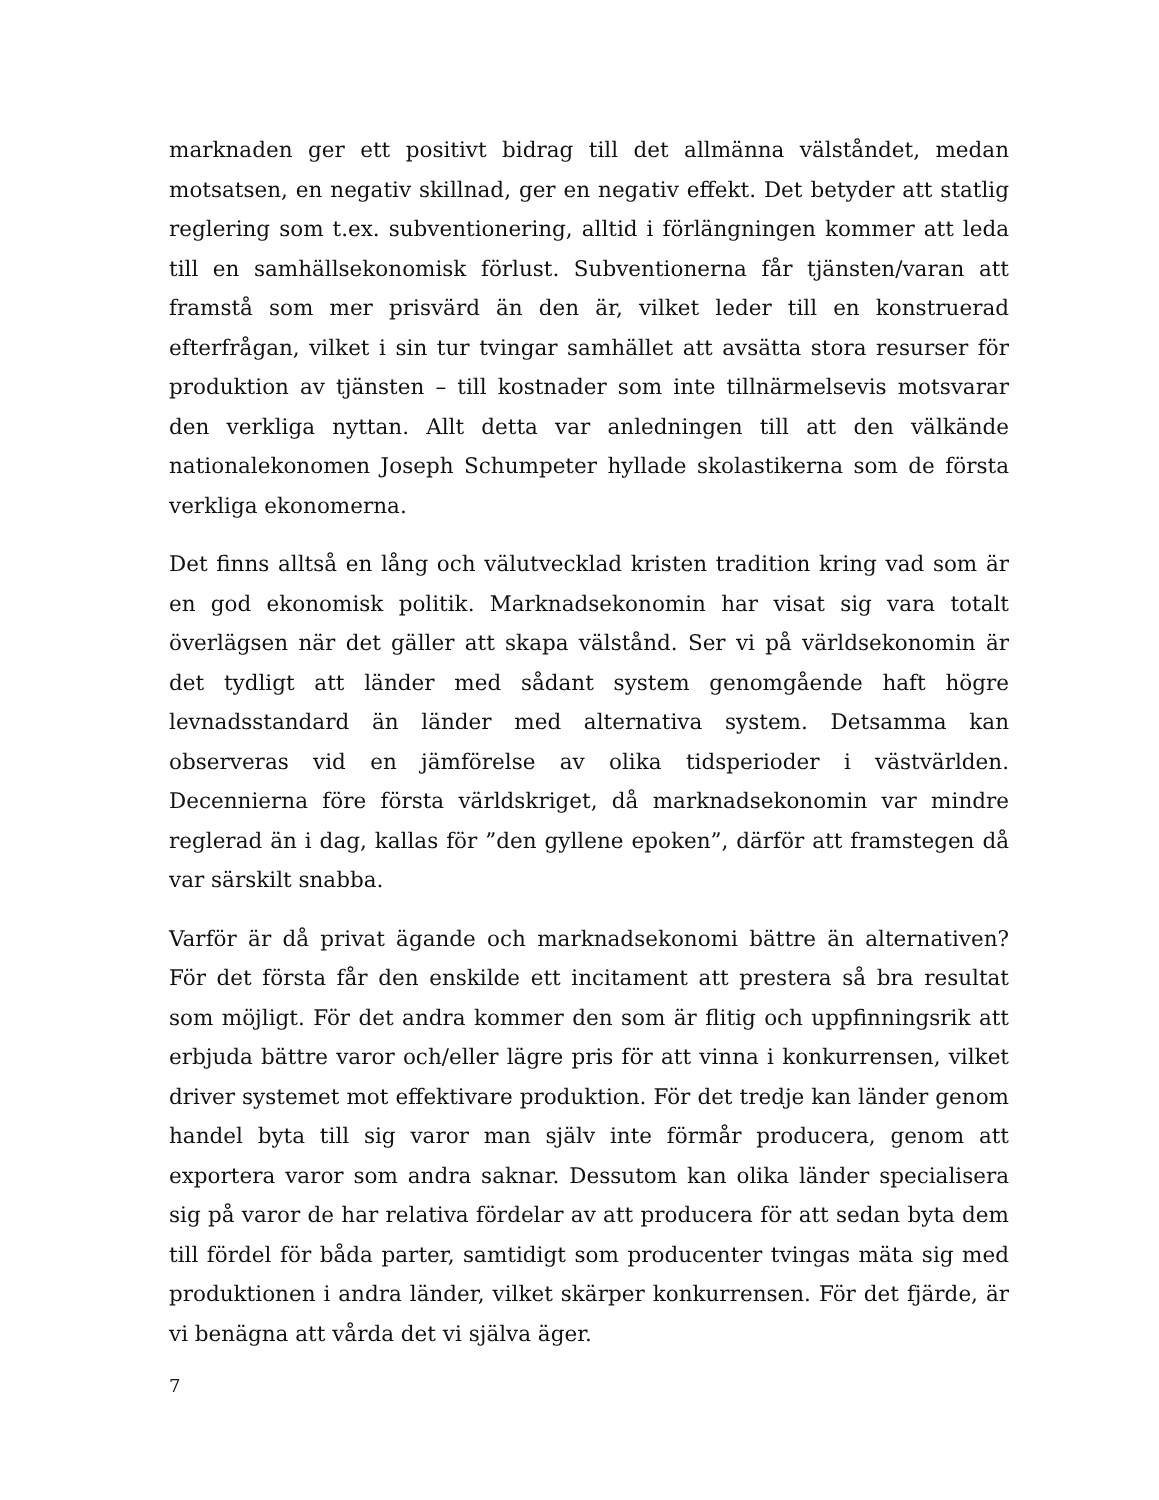marknaden ger ett positivt bidrag till det allmänna välståndet, medan motsatsen, en negativ skillnad, ger en negativ effekt. Det betyder att statlig reglering som t.ex. subventionering, alltid i förlängningen kommer att leda till en samhällsekonomisk förlust. Subventionerna får tjänsten/varan att framstå som mer prisvärd än den är, vilket leder till en konstruerad efterfrågan, vilket i sin tur tvingar samhället att avsätta stora resurser för produktion av tjänsten – till kostnader som inte tillnärmelsevis motsvarar den verkliga nyttan. Allt detta var anledningen till att den välkände nationalekonomen Joseph Schumpeter hyllade skolastikerna som de första verkliga ekonomerna.
Det finns alltså en lång och välutvecklad kristen tradition kring vad som är en god ekonomisk politik. Marknadsekonomin har visat sig vara totalt överlägsen när det gäller att skapa välstånd. Ser vi på världsekonomin är det tydligt att länder med sådant system genomgående haft högre levnadsstandard än länder med alternativa system. Detsamma kan observeras vid en jämförelse av olika tidsperioder i västvärlden. Decennierna före första världskriget, då marknadsekonomin var mindre reglerad än i dag, kallas för ”den gyllene epoken”, därför att framstegen då var särskilt snabba.
Varför är då privat ägande och marknadsekonomi bättre än alternativen? För det första får den enskilde ett incitament att prestera så bra resultat som möjligt. För det andra kommer den som är flitig och uppfinningsrik att erbjuda bättre varor och/eller lägre pris för att vinna i konkurrensen, vilket driver systemet mot effektivare produktion. För det tredje kan länder genom handel byta till sig varor man själv inte förmår producera, genom att exportera varor som andra saknar. Dessutom kan olika länder specialisera sig på varor de har relativa fördelar av att producera för att sedan byta dem till fördel för båda parter, samtidigt som producenter tvingas mäta sig med produktionen i andra länder, vilket skärper konkurrensen. För det fjärde, är vi benägna att vårda det vi själva äger.
7